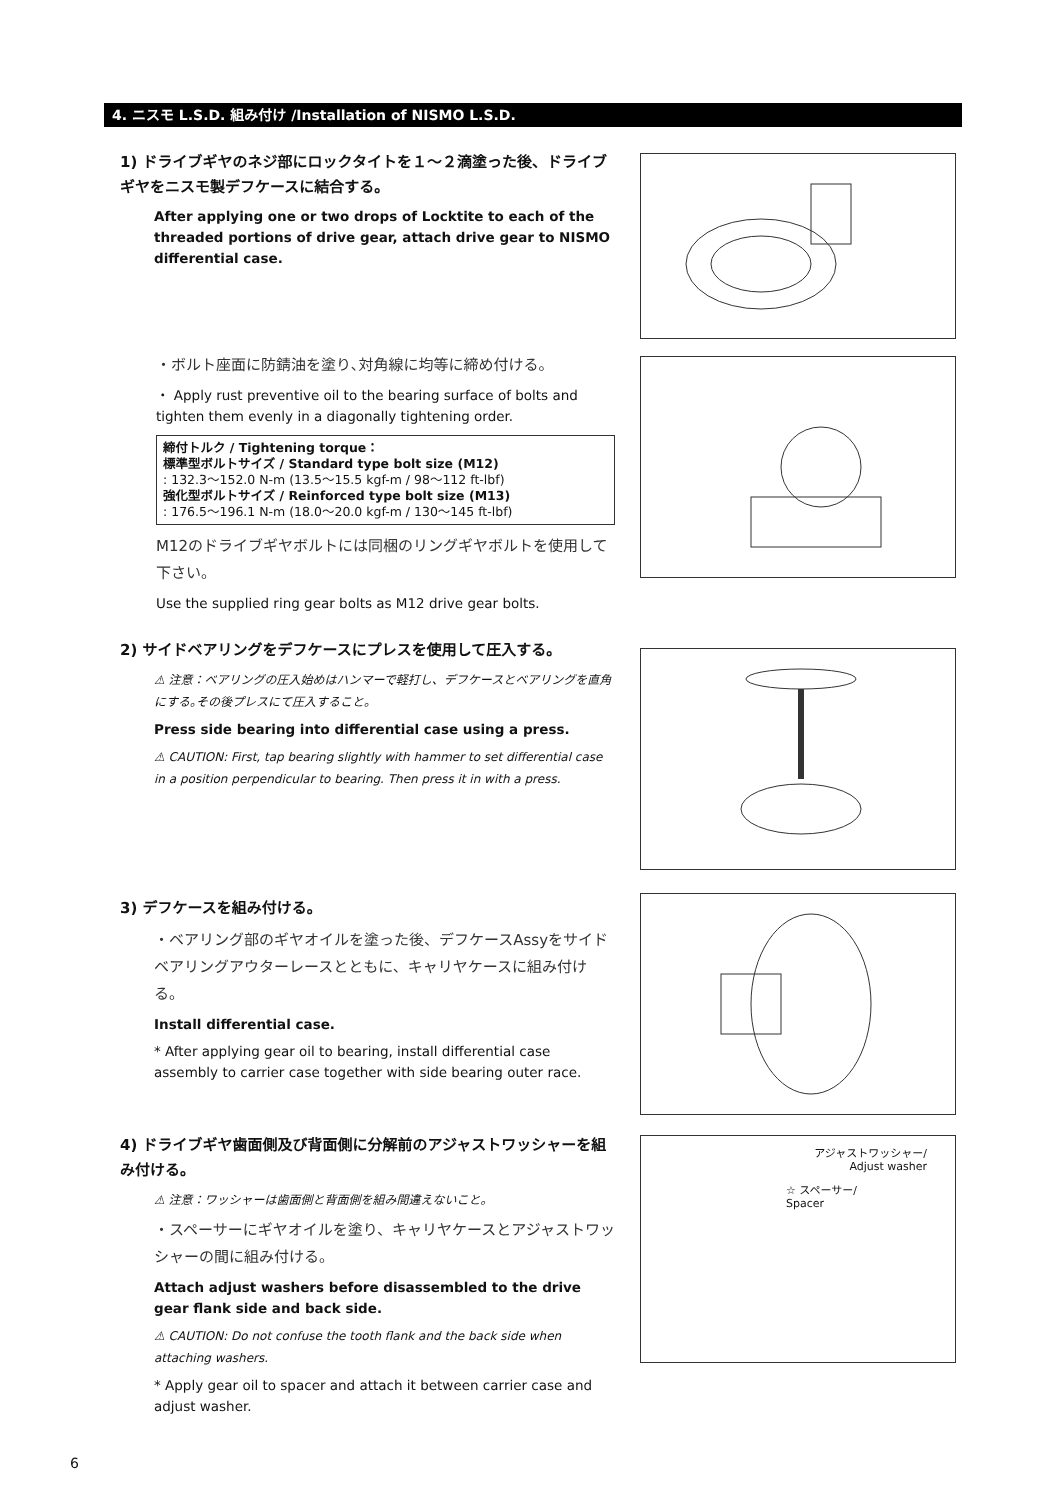4. ニスモ L.S.D. 組み付け /Installation of NISMO L.S.D.
1) ドライブギヤのネジ部にロックタイトを１～２滴塗った後、ドライブギヤをニスモ製デフケースに結合する。
After applying one or two drops of Locktite to each of the threaded portions of drive gear, attach drive gear to NISMO differential case.
・ボルト座面に防錆油を塗り､対角線に均等に締め付ける。
・ Apply rust preventive oil to the bearing surface of bolts and tighten them evenly in a diagonally tightening order.
締付トルク / Tightening torque：
標準型ボルトサイズ / Standard type bolt size (M12)
: 132.3～152.0 N-m (13.5～15.5 kgf-m / 98～112 ft-lbf)
強化型ボルトサイズ / Reinforced type bolt size (M13)
: 176.5～196.1 N-m (18.0～20.0 kgf-m / 130～145 ft-lbf)
M12のドライブギヤボルトには同梱のリングギヤボルトを使用して下さい。
Use the supplied ring gear bolts as M12 drive gear bolts.
2) サイドベアリングをデフケースにプレスを使用して圧入する。
⚠ 注意：ベアリングの圧入始めはハンマーで軽打し、デフケースとベアリングを直角にする｡その後プレスにて圧入すること｡
Press side bearing into differential case using a press.
⚠ CAUTION: First, tap bearing slightly with hammer to set differential case in a position perpendicular to bearing. Then press it in with a press.
3) デフケースを組み付ける。
・ベアリング部のギヤオイルを塗った後、デフケースAssyをサイドベアリングアウターレースとともに、キャリヤケースに組み付ける。
Install differential case.
* After applying gear oil to bearing, install differential case assembly to carrier case together with side bearing outer race.
4) ドライブギヤ歯面側及び背面側に分解前のアジャストワッシャーを組み付ける。
⚠ 注意：ワッシャーは歯面側と背面側を組み間違えないこと。
・スペーサーにギヤオイルを塗り、キャリヤケースとアジャストワッシャーの間に組み付ける。
Attach adjust washers before disassembled to the drive gear flank side and back side.
⚠ CAUTION: Do not confuse the tooth flank and the back side when attaching washers.
* Apply gear oil to spacer and attach it between carrier case and adjust washer.
アジャストワッシャー/
Adjust washer
☆ スペーサー/
Spacer
6